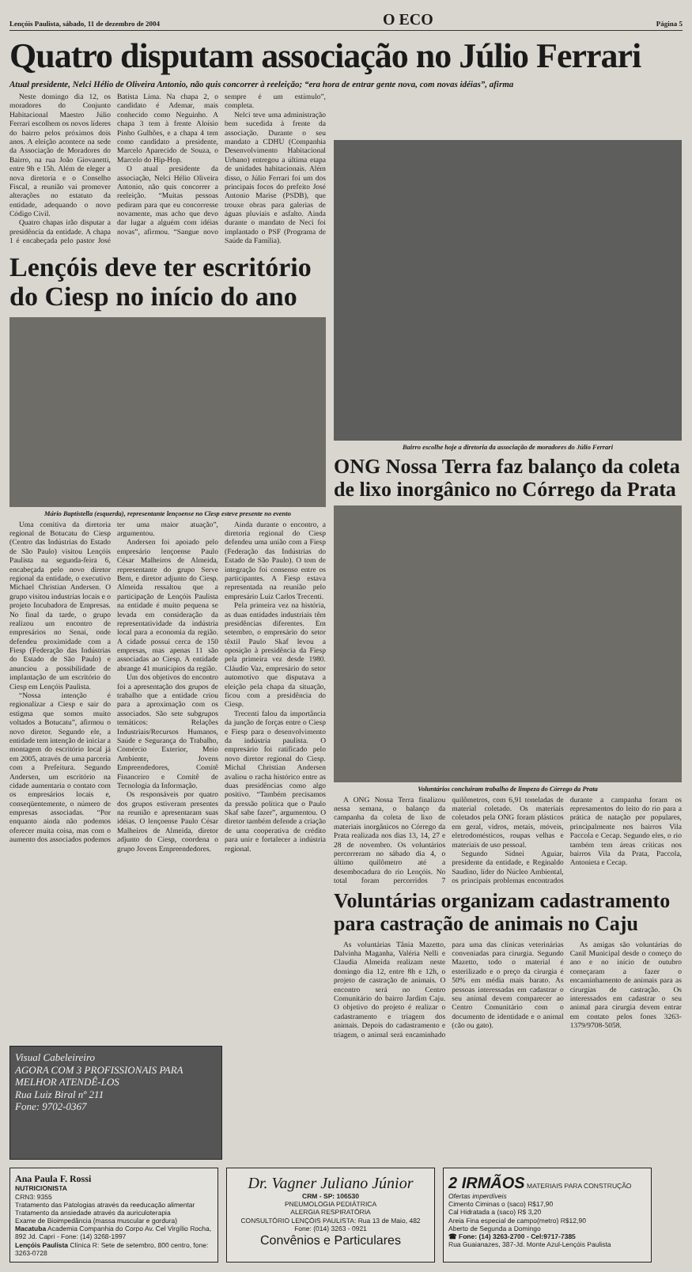Lençóis Paulista, sábado, 11 de dezembro de 2004 O ECO Página 5
Quatro disputam associação no Júlio Ferrari
Atual presidente, Nelci Hélio de Oliveira Antonio, não quis concorrer à reeleição; “era hora de entrar gente nova, com novas idéias”, afirma
Neste domingo dia 12, os moradores do Conjunto Habitacional Maestro Júlio Ferrari escolhem os novos líderes do bairro pelos próximos dois anos. A eleição acontece na sede da Associação de Moradores do Bairro, na rua João Giovanetti, entre 9h e 15h. Além de eleger a nova diretoria e o Conselho Fiscal, a reunião vai promover alterações no estatuto da entidade, adequando o novo Código Civil.
Quatro chapas irão disputar a presidência da entidade. A chapa 1 é encabeçada pelo pastor José Batista Lima. Na chapa 2, o candidato é Ademar, mais conhecido como Neguinho. A chapa 3 tem à frente Aloísio Pinho Gulhões, e a chapa 4 tem como candidato a presidente, Marcelo Aparecido de Souza, o Marcelo do Hip-Hop.
O atual presidente da associação, Nelci Hélio Oliveira Antonio, não quis concorrer a reeleição. “Muitas pessoas pediram para que eu concorresse novamente, mas acho que devo dar lugar a alguém com idéias novas”, afirmou. “Sangue novo sempre é um estímulo”, completa.
Nelci teve uma administração bem sucedida à frente da associação. Durante o seu mandato a CDHU (Companhia Desenvolvimento Habitacional Urbano) entregou a última etapa de unidades habitacionais. Além disso, o Júlio Ferrari foi um dos principais focos do prefeito José Antonio Marise (PSDB), que trouxe obras para galerias de águas pluviais e asfalto. Ainda durante o mandato de Neci foi implantado o PSF (Programa de Saúde da Família).
Lençóis deve ter escritório do Ciesp no início do ano
Mário Baptistella (esquerda), representante lençoense no Ciesp esteve presente no evento
Uma comitiva da diretoria regional de Botucatu do Ciesp (Centro das Indústrias do Estado de São Paulo) visitou Lençóis Paulista na segunda-feira 6, encabeçada pelo novo diretor regional da entidade, o executivo Michael Christian Andersen. O grupo visitou industrias locais e o projeto Incubadora de Empresas. No final da tarde, o grupo realizou um encontro de empresários no Senai, onde defendeu proximidade com a Fiesp (Federação das Indústrias do Estado de São Paulo) e anunciou a possibilidade de implantação de um escritório do Ciesp em Lençóis Paulista.
“Nossa intenção é regionalizar a Ciesp e sair do estigma que somos muito voltados a Botucatu”, afirmou o novo diretor. Segundo ele, a entidade tem intenção de iniciar a montagem do escritório local já em 2005, através de uma parceria com a Prefeitura. Segundo Andersen, um escritório na cidade aumentaria o contato com os empresários locais e, conseqüentemente, o número de empresas associadas. “Por enquanto ainda não podemos oferecer muita coisa, mas com o aumento dos associados podemos ter uma maior atuação”, argumentou.
Andersen foi apoiado pelo empresário lençoense Paulo César Malheiros de Almeida, representante do grupo Serve Bem, e diretor adjunto do Ciesp. Almeida ressaltou que a participação de Lençóis Paulista na entidade é muito pequena se levada em consideração da representatividade da indústria local para a economia da região. A cidade possui cerca de 150 empresas, mas apenas 11 são associadas ao Ciesp. A entidade abrange 41 municípios da região.
Um dos objetivos do encontro foi a apresentação dos grupos de trabalho que a entidade criou para a aproximação com os associados. São sete subgrupos temáticos: Relações Industriais/Recursos Humanos, Saúde e Segurança do Trabalho, Comércio Exterior, Meio Ambiente, Jovens Empreendedores, Comitê Financeiro e Comitê de Tecnologia da Informação.
Os responsáveis por quatro dos grupos estiveram presentes na reunião e apresentaram suas idéias. O lençoense Paulo César Malheiros de Almeida, diretor adjunto do Ciesp, coordena o grupo Jovens Empreendedores.
Ainda durante o encontro, a diretoria regional do Ciesp defendeu uma união com a Fiesp (Federação das Indústrias do Estado de São Paulo). O tom de integração foi consenso entre os participantes. A Fiesp estava representada na reunião pelo empresário Luiz Carlos Trecenti.
Pela primeira vez na história, as duas entidades industriais têm presidências diferentes. Em setembro, o empresário do setor têxtil Paulo Skaf levou a oposição à presidência da Fiesp pela primeira vez desde 1980. Cláudio Vaz, empresário do setor automotivo que disputava a eleição pela chapa da situação, ficou com a presidência do Ciesp.
Trecenti falou da importância da junção de forças entre o Ciesp e Fiesp para o desenvolvimento da indústria paulista. O empresário foi ratificado pelo novo diretor regional do Ciesp. Michal Christian Andersen avaliou o racha histórico entre as duas presidências como algo positivo. “Também precisamos da pressão política que o Paulo Skaf sabe fazer”, argumentou. O diretor também defende a criação de uma cooperativa de crédito para unir e fortalecer a indústria regional.
Bairro escolhe hoje a diretoria da associação de moradores do Júlio Ferrari
ONG Nossa Terra faz balanço da coleta de lixo inorgânico no Córrego da Prata
Voluntários concluiram trabalho de limpeza do Córrego da Prata
A ONG Nossa Terra finalizou nessa semana, o balanço da campanha da coleta de lixo de materiais inorgânicos no Córrego da Prata realizada nos dias 13, 14, 27 e 28 de novembro. Os voluntários percorreram no sábado dia 4, o último quilômetro até a desembocadura do rio Lençóis. No total foram percorridos 7 quilômetros, com 6,91 toneladas de material coletado. Os materiais coletados pela ONG foram plásticos em geral, vidros, metais, móveis, eletrodomésticos, roupas velhas e materiais de uso pessoal.
Segundo Sidnei Aguiar, presidente da entidade, e Reginaldo Saudino, líder do Núcleo Ambiental, os principais problemas encontrados durante a campanha foram os represamentos do leito do rio para a prática de natação por populares, principalmente nos bairros Vila Paccola e Cecap. Segundo eles, o rio também tem áreas críticas nos bairros Vila da Prata, Paccola, Antonieta e Cecap.
Voluntárias organizam cadastramento para castração de animais no Caju
As voluntárias Tânia Mazetto, Dalvinha Maganha, Valéria Nelli e Claudia Almeida realizam neste domingo dia 12, entre 8h e 12h, o projeto de castração de animais. O encontro será no Centro Comunitário do bairro Jardim Caju. O objetivo do projeto é realizar o cadastramento e triagem dos animais. Depois do cadastramento e triagem, o animal será encaminhado para uma das clínicas veterinárias conveniadas para cirurgia. Segundo Mazetto, todo o material é esterilizado e o preço da cirurgia é 50% em média mais barato. As pessoas interessadas em cadastrar o seu animal devem comparecer ao Centro Comunitário com o documento de identidade e o animal (cão ou gato).
As amigas são voluntárias do Canil Municipal desde o começo do ano e no início de outubro começaram a fazer o encaminhamento de animais para as cirurgias de castração. Os interessados em cadastrar o seu animal para cirurgia devem entrar em contato pelos fones 3263-1379/9708-5058.
Visual Cabeleireiro
AGORA COM 3 PROFISSIONAIS PARA MELHOR ATENDÊ-LOS
Rua Luiz Biral nº 211
Fone: 9702-0367
Ana Paula F. Rossi
NUTRICIONISTA
CRN3: 9355
Tratamento das Patologias através da reeducação alimentar
Tratamento da ansiedade através da auriculoterapia
Exame de Bioimpedância (massa muscular e gordura)
Macatuba Academia Companhia do Corpo Av. Cel Virgílio Rocha, 892 Jd. Capri - Fone: (14) 3268-1997
Lençóis Paulista Clínica R: Sete de setembro, 800 centro, fone: 3263-0728
Dr. Vagner Juliano Júnior
CRM - SP: 106530
PNEUMOLOGIA PEDIÁTRICA
ALERGIA RESPIRATÓRIA
CONSULTÓRIO LENÇÓIS PAULISTA: Rua 13 de Maio, 482 Fone: (014) 3263 - 0921
Convênios e Particulares
2 IRMÃOS MATERIAIS PARA CONSTRUÇÃO Ofertas imperdíveis
Cimento Ciminas o (saco) R$17,90
Cal Hidratada a (saco) R$ 3,20
Areia Fina especial de campo(metro) R$12,90
Aberto de Segunda a Domingo
☎ Fone: (14) 3263-2700 - Cel:9717-7385
Rua Guaianazes, 387-Jd. Monte Azul-Lençóis Paulista